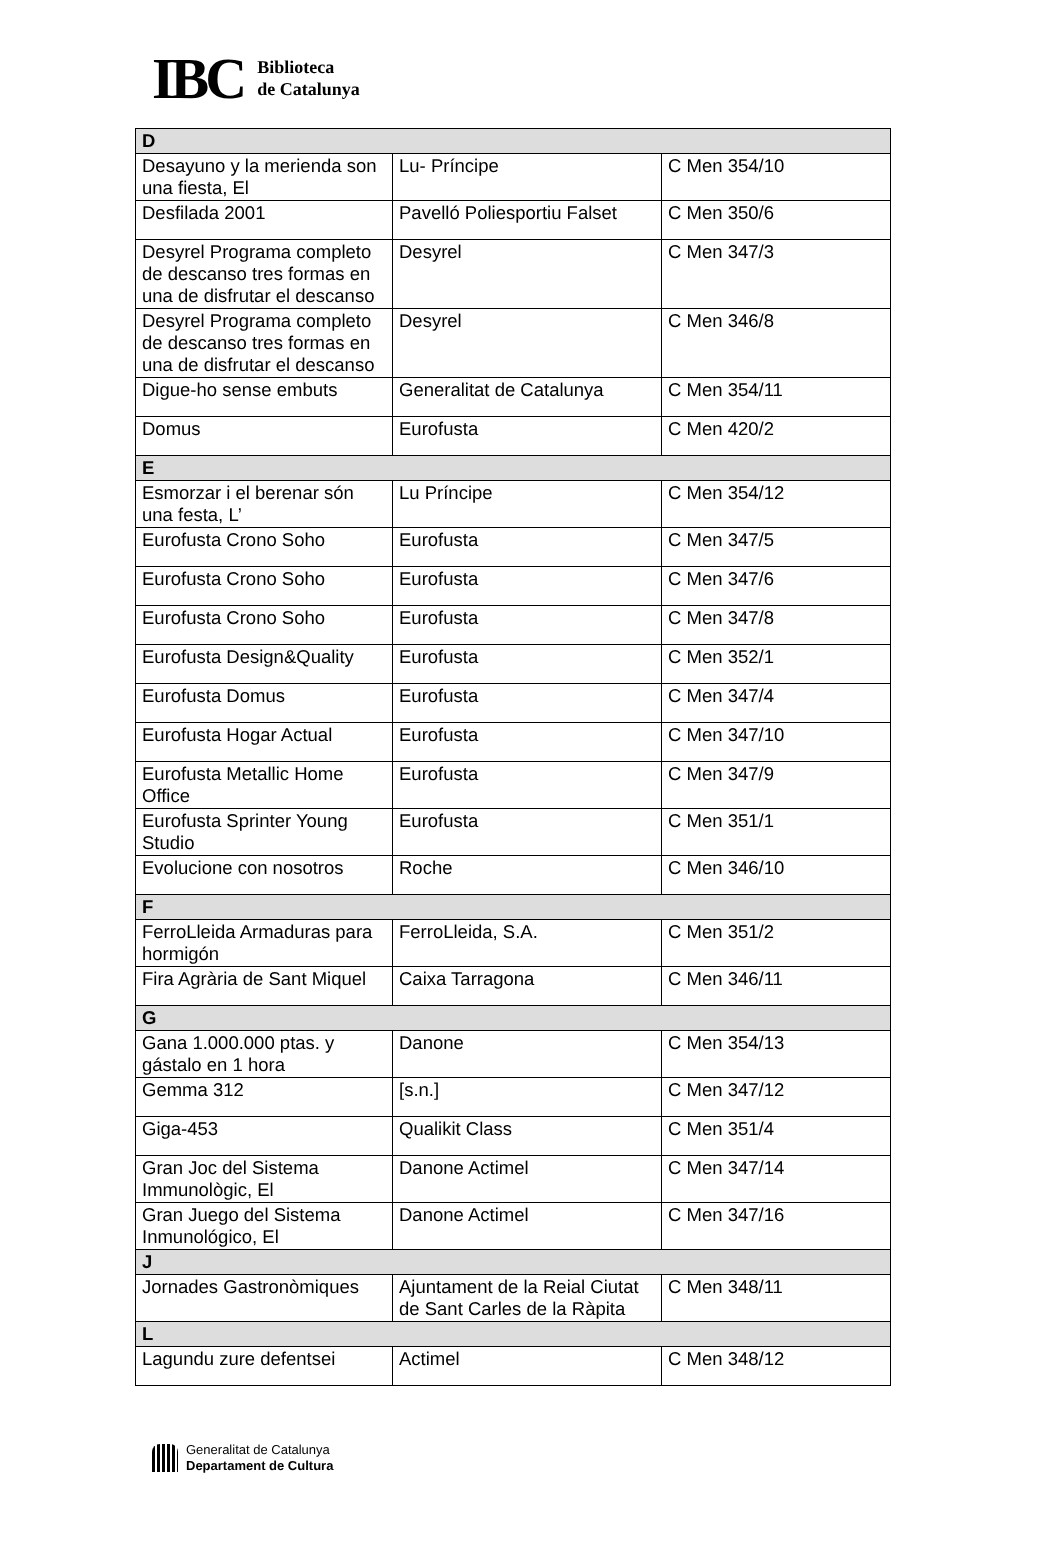IBC
Biblioteca
de Catalunya
| D | | |
| Desayuno y la merienda son una fiesta, El | Lu- Príncipe | C Men 354/10 |
| Desfilada 2001 | Pavelló Poliesportiu Falset | C Men 350/6 |
| Desyrel Programa completo de descanso tres formas en una de disfrutar el descanso | Desyrel | C Men 347/3 |
| Desyrel Programa completo de descanso tres formas en una de disfrutar el descanso | Desyrel | C Men 346/8 |
| Digue-ho sense embuts | Generalitat de Catalunya | C Men 354/11 |
| Domus | Eurofusta | C Men 420/2 |
| E | | |
| Esmorzar i el berenar són una festa, L’ | Lu Príncipe | C Men 354/12 |
| Eurofusta Crono Soho | Eurofusta | C Men 347/5 |
| Eurofusta Crono Soho | Eurofusta | C Men 347/6 |
| Eurofusta Crono Soho | Eurofusta | C Men 347/8 |
| Eurofusta Design&Quality | Eurofusta | C Men 352/1 |
| Eurofusta Domus | Eurofusta | C Men 347/4 |
| Eurofusta Hogar Actual | Eurofusta | C Men 347/10 |
| Eurofusta Metallic Home Office | Eurofusta | C Men 347/9 |
| Eurofusta Sprinter Young Studio | Eurofusta | C Men 351/1 |
| Evolucione con nosotros | Roche | C Men 346/10 |
| F | | |
| FerroLleida Armaduras para hormigón | FerroLleida, S.A. | C Men 351/2 |
| Fira Agrària de Sant Miquel | Caixa Tarragona | C Men 346/11 |
| G | | |
| Gana 1.000.000 ptas. y gástalo en 1 hora | Danone | C Men 354/13 |
| Gemma 312 | [s.n.] | C Men 347/12 |
| Giga-453 | Qualikit Class | C Men 351/4 |
| Gran Joc del Sistema Immunològic, El | Danone Actimel | C Men 347/14 |
| Gran Juego del Sistema Inmunológico, El | Danone Actimel | C Men 347/16 |
| J | | |
| Jornades Gastronòmiques | Ajuntament de la Reial Ciutat de Sant Carles de la Ràpita | C Men 348/11 |
| L | | |
| Lagundu zure defentsei | Actimel | C Men 348/12 |
Generalitat de Catalunya
Departament de Cultura